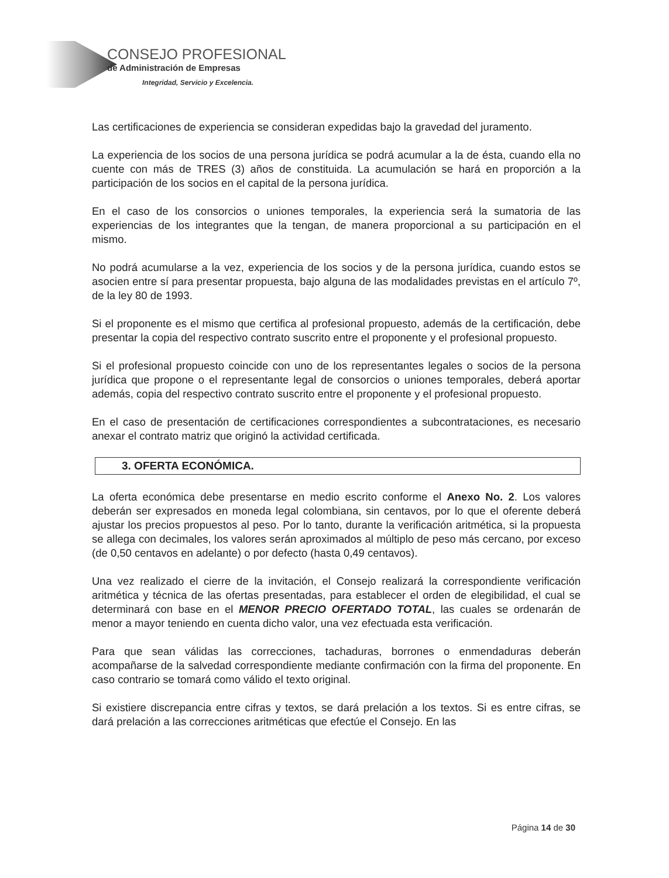CONSEJO PROFESIONAL
de Administración de Empresas
Integridad, Servicio y Excelencia.
Las certificaciones de experiencia se consideran expedidas bajo la gravedad del juramento.
La experiencia de los socios de una persona jurídica se podrá acumular a la de ésta, cuando ella no cuente con más de TRES (3) años de constituida. La acumulación se hará en proporción a la participación de los socios en el capital de la persona jurídica.
En el caso de los consorcios o uniones temporales, la experiencia será la sumatoria de las experiencias de los integrantes que la tengan, de manera proporcional a su participación en el mismo.
No podrá acumularse a la vez, experiencia de los socios y de la persona jurídica, cuando estos se asocien entre sí para presentar propuesta, bajo alguna de las modalidades previstas en el artículo 7º, de la ley 80 de 1993.
Si el proponente es el mismo que certifica al profesional propuesto, además de la certificación, debe presentar la copia del respectivo contrato suscrito entre el proponente y el profesional propuesto.
Si el profesional propuesto coincide con uno de los representantes legales o socios de la persona jurídica que propone o el representante legal de consorcios o uniones temporales, deberá aportar además, copia del respectivo contrato suscrito entre el proponente y el profesional propuesto.
En el caso de presentación de certificaciones correspondientes a subcontrataciones, es necesario anexar el contrato matriz que originó la actividad certificada.
3. OFERTA ECONÓMICA.
La oferta económica debe presentarse en medio escrito conforme el Anexo No. 2. Los valores deberán ser expresados en moneda legal colombiana, sin centavos, por lo que el oferente deberá ajustar los precios propuestos al peso. Por lo tanto, durante la verificación aritmética, si la propuesta se allega con decimales, los valores serán aproximados al múltiplo de peso más cercano, por exceso (de 0,50 centavos en adelante) o por defecto (hasta 0,49 centavos).
Una vez realizado el cierre de la invitación, el Consejo realizará la correspondiente verificación aritmética y técnica de las ofertas presentadas, para establecer el orden de elegibilidad, el cual se determinará con base en el MENOR PRECIO OFERTADO TOTAL, las cuales se ordenarán de menor a mayor teniendo en cuenta dicho valor, una vez efectuada esta verificación.
Para que sean válidas las correcciones, tachaduras, borrones o enmendaduras deberán acompañarse de la salvedad correspondiente mediante confirmación con la firma del proponente. En caso contrario se tomará como válido el texto original.
Si existiere discrepancia entre cifras y textos, se dará prelación a los textos. Si es entre cifras, se dará prelación a las correcciones aritméticas que efectúe el Consejo. En las
Página 14 de 30